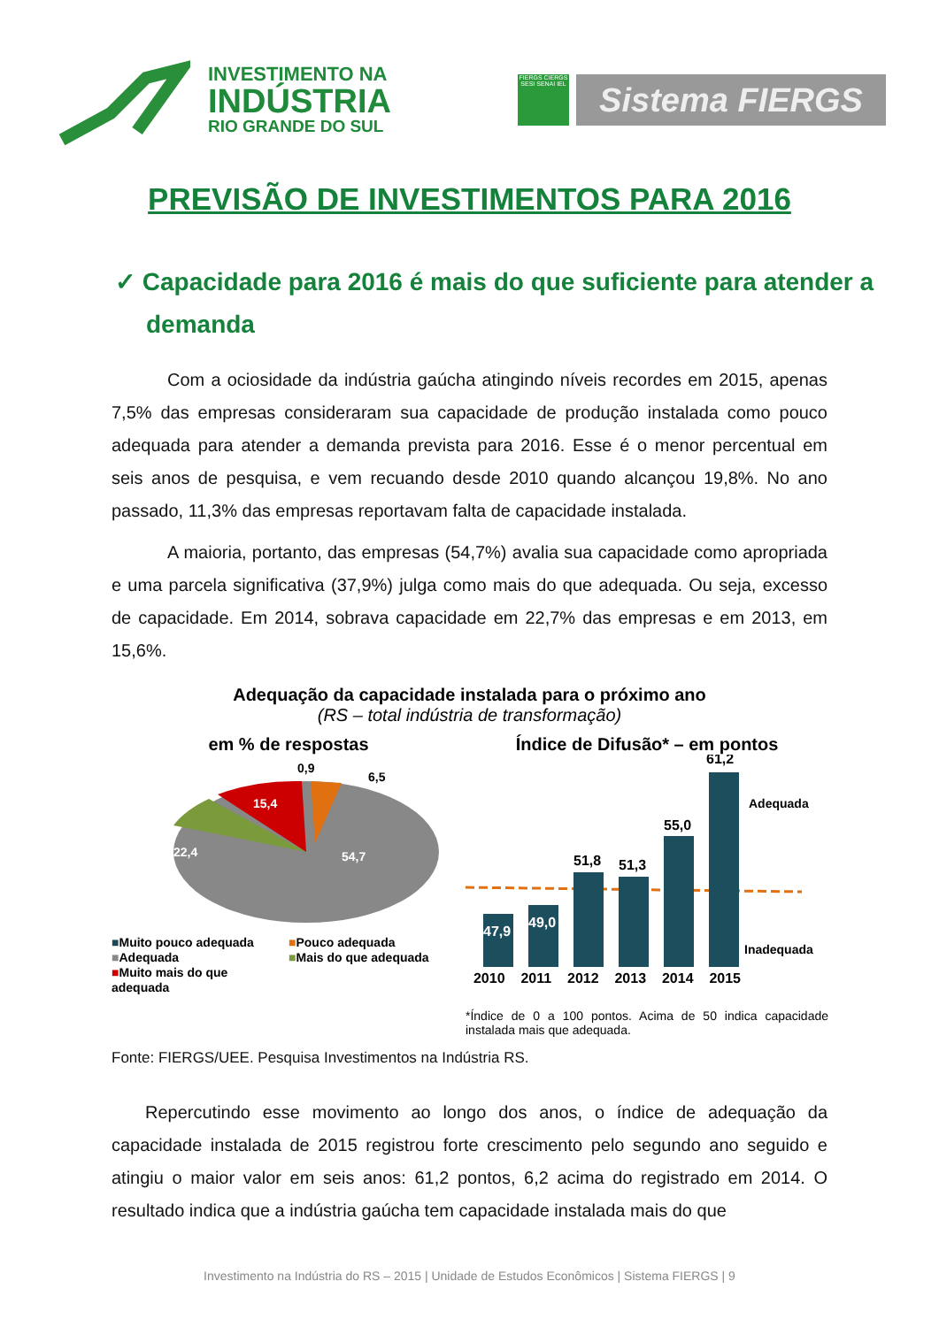INVESTIMENTO NA
INDÚSTRIA
RIO GRANDE DO SUL
FIERGS CIERGS SESI SENAI IEL
Sistema FIERGS
PREVISÃO DE INVESTIMENTOS PARA 2016
✓ Capacidade para 2016 é mais do que suficiente para atender a demanda
Com a ociosidade da indústria gaúcha atingindo níveis recordes em 2015, apenas 7,5% das empresas consideraram sua capacidade de produção instalada como pouco adequada para atender a demanda prevista para 2016. Esse é o menor percentual em seis anos de pesquisa, e vem recuando desde 2010 quando alcançou 19,8%. No ano passado, 11,3% das empresas reportavam falta de capacidade instalada.
A maioria, portanto, das empresas (54,7%) avalia sua capacidade como apropriada e uma parcela significativa (37,9%) julga como mais do que adequada. Ou seja, excesso de capacidade. Em 2014, sobrava capacidade em 22,7% das empresas e em 2013, em 15,6%.
Adequação da capacidade instalada para o próximo ano
(RS – total indústria de transformação)
em % de respostas
0,9
6,5
15,4
22,4
54,7
■Muito pouco adequada ■Pouco adequada ■Adequada ■Mais do que adequada ■Muito mais do que adequada
Índice de Difusão* – em pontos
47,9
49,0
51,8
51,3
55,0
61,2
Adequada
Inadequada
2010 2011 2012 2013 2014 2015
*Índice de 0 a 100 pontos. Acima de 50 indica capacidade instalada mais que adequada.
Fonte: FIERGS/UEE. Pesquisa Investimentos na Indústria RS.
Repercutindo esse movimento ao longo dos anos, o índice de adequação da capacidade instalada de 2015 registrou forte crescimento pelo segundo ano seguido e atingiu o maior valor em seis anos: 61,2 pontos, 6,2 acima do registrado em 2014. O resultado indica que a indústria gaúcha tem capacidade instalada mais do que
Investimento na Indústria do RS – 2015 | Unidade de Estudos Econômicos | Sistema FIERGS | 9